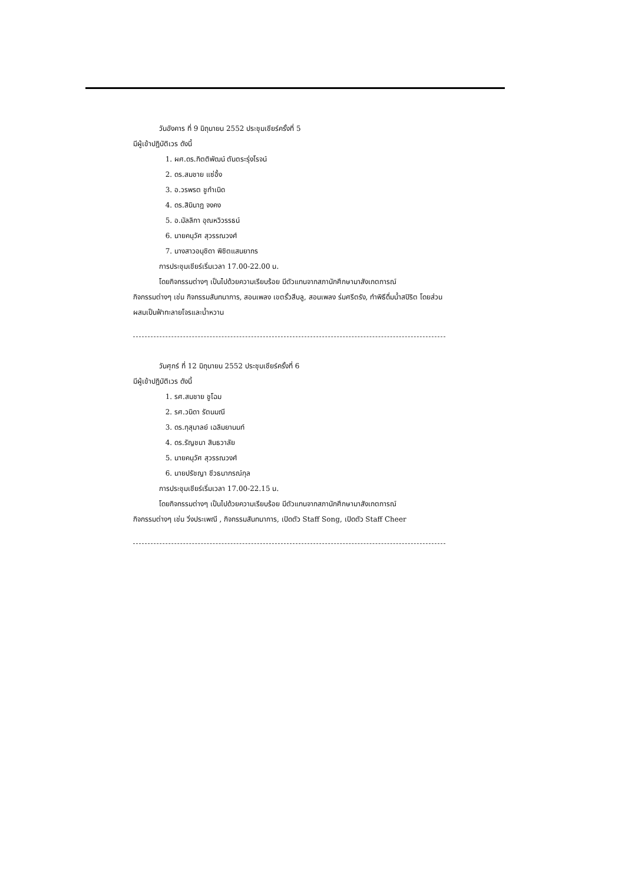วันอังคาร ที่ 9 มิถุนายน 2552 ประชุมเชียร์ครั้งที่ 5
มีผู้เข้าปฏิบัติเวร ดังนี้
1. ผศ.ดร.กิตติพัฒน์ ตันตระรุ่งโรจน์
2. ดร.สมชาย แซ่อึ้ง
3. อ.วรพรต ชูกำเนิด
4. ดร.สินินาฎ จงคง
5. อ.มัลลิกา อุณหวิวรรธน์
6. นายคนุวัศ สุวรรณวงศ์
7. นางสาวอนุชิดา พิชิตแสนยากร
การประชุมเชียร์เริ่มเวลา 17.00-22.00 น.
โดยกิจกรรมต่างๆ เป็นไปด้วยความเรียบร้อย มีตัวแทนจากสภานักศึกษามาสังเกตการณ์
กิจกรรมต่างๆ เช่น กิจกรรมสันทนาการ, สอนเพลง เขตรั้วสีบลู, สอนเพลง ร่มศรีตรัง, ทำพิธีดื่มน้ำสปิริต โดยส่วนผสมเป็นฟ้าทะลายโจรและน้ำหวาน
วันศุกร์ ที่ 12 มิถุนายน 2552 ประชุมเชียร์ครั้งที่ 6
มีผู้เข้าปฏิบัติเวร ดังนี้
1. รศ.สมชาย ชูโฉม
2. รศ.วนิดา รัตนมณี
3. ดร.กุสุมาลย์ เฉลิมยานนท์
4. ดร.รัญชนา สินธวาลัย
5. นายคนุวัศ สุวรรณวงศ์
6. นายปรัชญา ชีวธนากรณ์กุล
การประชุมเชียร์เริ่มเวลา 17.00-22.15 น.
โดยกิจกรรมต่างๆ เป็นไปด้วยความเรียบร้อย มีตัวแทนจากสภานักศึกษามาสังเกตการณ์
กิจกรรมต่างๆ เช่น วิ่งประเพณี , กิจกรรมสันทนาการ, เปิดตัว Staff Song, เปิดตัว Staff Cheer